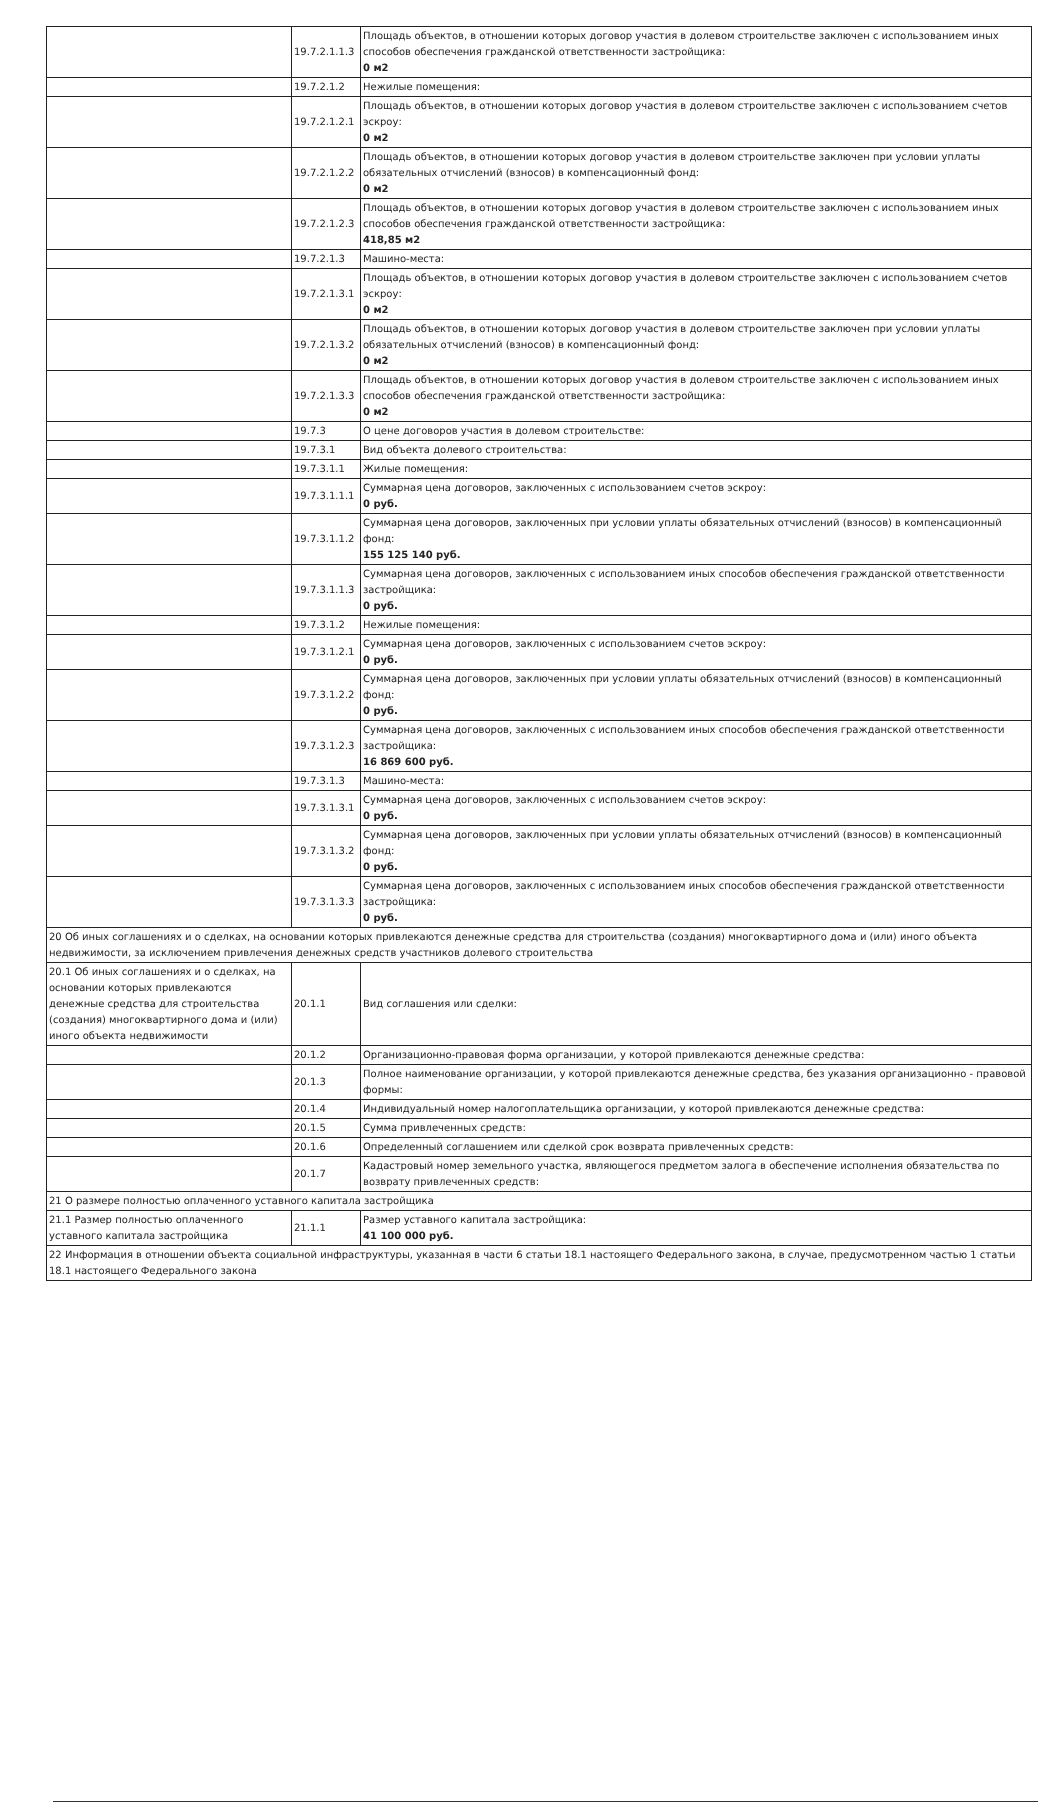| | 19.7.2.1.1.3 | Площадь объектов, в отношении которых договор участия в долевом строительстве заключен с использованием иных способов обеспечения гражданской ответственности застройщика: 0 м2 |
| | 19.7.2.1.2 | Нежилые помещения: |
| | 19.7.2.1.2.1 | Площадь объектов, в отношении которых договор участия в долевом строительстве заключен с использованием счетов эскроу: 0 м2 |
| | 19.7.2.1.2.2 | Площадь объектов, в отношении которых договор участия в долевом строительстве заключен при условии уплаты обязательных отчислений (взносов) в компенсационный фонд: 0 м2 |
| | 19.7.2.1.2.3 | Площадь объектов, в отношении которых договор участия в долевом строительстве заключен с использованием иных способов обеспечения гражданской ответственности застройщика: 418,85 м2 |
| | 19.7.2.1.3 | Машино-места: |
| | 19.7.2.1.3.1 | Площадь объектов, в отношении которых договор участия в долевом строительстве заключен с использованием счетов эскроу: 0 м2 |
| | 19.7.2.1.3.2 | Площадь объектов, в отношении которых договор участия в долевом строительстве заключен при условии уплаты обязательных отчислений (взносов) в компенсационный фонд: 0 м2 |
| | 19.7.2.1.3.3 | Площадь объектов, в отношении которых договор участия в долевом строительстве заключен с использованием иных способов обеспечения гражданской ответственности застройщика: 0 м2 |
| | 19.7.3 | О цене договоров участия в долевом строительстве: |
| | 19.7.3.1 | Вид объекта долевого строительства: |
| | 19.7.3.1.1 | Жилые помещения: |
| | 19.7.3.1.1.1 | Суммарная цена договоров, заключенных с использованием счетов эскроу: 0 руб. |
| | 19.7.3.1.1.2 | Суммарная цена договоров, заключенных при условии уплаты обязательных отчислений (взносов) в компенсационный фонд: 155 125 140 руб. |
| | 19.7.3.1.1.3 | Суммарная цена договоров, заключенных с использованием иных способов обеспечения гражданской ответственности застройщика: 0 руб. |
| | 19.7.3.1.2 | Нежилые помещения: |
| | 19.7.3.1.2.1 | Суммарная цена договоров, заключенных с использованием счетов эскроу: 0 руб. |
| | 19.7.3.1.2.2 | Суммарная цена договоров, заключенных при условии уплаты обязательных отчислений (взносов) в компенсационный фонд: 0 руб. |
| | 19.7.3.1.2.3 | Суммарная цена договоров, заключенных с использованием иных способов обеспечения гражданской ответственности застройщика: 16 869 600 руб. |
| | 19.7.3.1.3 | Машино-места: |
| | 19.7.3.1.3.1 | Суммарная цена договоров, заключенных с использованием счетов эскроу: 0 руб. |
| | 19.7.3.1.3.2 | Суммарная цена договоров, заключенных при условии уплаты обязательных отчислений (взносов) в компенсационный фонд: 0 руб. |
| | 19.7.3.1.3.3 | Суммарная цена договоров, заключенных с использованием иных способов обеспечения гражданской ответственности застройщика: 0 руб. |
| 20 Об иных соглашениях и о сделках, на основании которых привлекаются денежные средства для строительства (создания) многоквартирного дома и (или) иного объекта недвижимости, за исключением привлечения денежных средств участников долевого строительства | | |
| 20.1 Об иных соглашениях и о сделках, на основании которых привлекаются денежные средства для строительства (создания) многоквартирного дома и (или) иного объекта недвижимости | 20.1.1 | Вид соглашения или сделки: |
| | 20.1.2 | Организационно-правовая форма организации, у которой привлекаются денежные средства: |
| | 20.1.3 | Полное наименование организации, у которой привлекаются денежные средства, без указания организационно - правовой формы: |
| | 20.1.4 | Индивидуальный номер налогоплательщика организации, у которой привлекаются денежные средства: |
| | 20.1.5 | Сумма привлеченных средств: |
| | 20.1.6 | Определенный соглашением или сделкой срок возврата привлеченных средств: |
| | 20.1.7 | Кадастровый номер земельного участка, являющегося предметом залога в обеспечение исполнения обязательства по возврату привлеченных средств: |
| 21 О размере полностью оплаченного уставного капитала застройщика | | |
| 21.1 Размер полностью оплаченного уставного капитала застройщика | 21.1.1 | Размер уставного капитала застройщика: 41 100 000 руб. |
| 22 Информация в отношении объекта социальной инфраструктуры, указанная в части 6 статьи 18.1 настоящего Федерального закона, в случае, предусмотренном частью 1 статьи 18.1 настоящего Федерального закона | | |